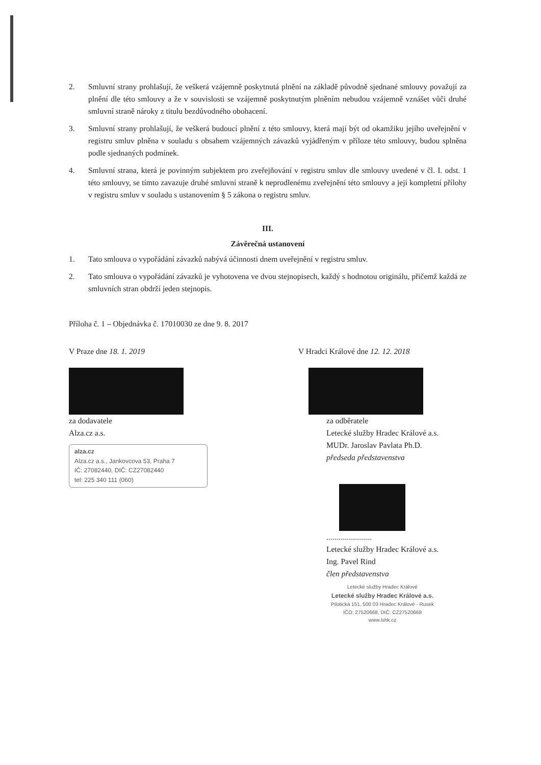2. Smluvní strany prohlašují, že veškerá vzájemně poskytnutá plnění na základě původně sjednané smlouvy považují za plnění dle této smlouvy a že v souvislosti se vzájemně poskytnutým plněním nebudou vzájemně vznášet vůči druhé smluvní straně nároky z titulu bezdůvodného obohacení.
3. Smluvní strany prohlašují, že veškerá budoucí plnění z této smlouvy, která mají být od okamžiku jejího uveřejnění v registru smluv plněna v souladu s obsahem vzájemných závazků vyjádřeným v příloze této smlouvy, budou splněna podle sjednaných podmínek.
4. Smluvní strana, která je povinným subjektem pro zveřejňování v registru smluv dle smlouvy uvedené v čl. I. odst. 1 této smlouvy, se tímto zavazuje druhé smluvní straně k neprodlenému zveřejnění této smlouvy a její kompletní přílohy v registru smluv v souladu s ustanovením § 5 zákona o registru smluv.
III.
Závěrečná ustanovení
1. Tato smlouva o vypořádání závazků nabývá účinnosti dnem uveřejnění v registru smluv.
2. Tato smlouva o vypořádání závazků je vyhotovena ve dvou stejnopisech, každý s hodnotou originálu, přičemž každá ze smluvních stran obdrží jeden stejnopis.
Příloha č. 1 – Objednávka č. 17010030 ze dne 9. 8. 2017
V Praze dne 18. 1. 2019
za dodavatele
Alza.cz a.s.
alza.cz
Alza.cz a.s., Jankovcova 53, Praha 7
IČ: 27082440, DIČ: CZ27082440
tel: 225 340 111 (060)
V Hradci Králové dne 12. 12. 2018
za odběratele
Letecké služby Hradec Králové a.s.
MUDr. Jaroslav Pavlata Ph.D.
předseda představenstva
.......................
Letecké služby Hradec Králové a.s.
Ing. Pavel Rind
člen představenstva
Letecké služby Hradec Králové
Letecké služby Hradec Králové a.s.
Pilotická 151, 500 03 Hradec Králové - Rusek
IČO: 27520668, DIČ: CZ27520668
www.lshk.cz